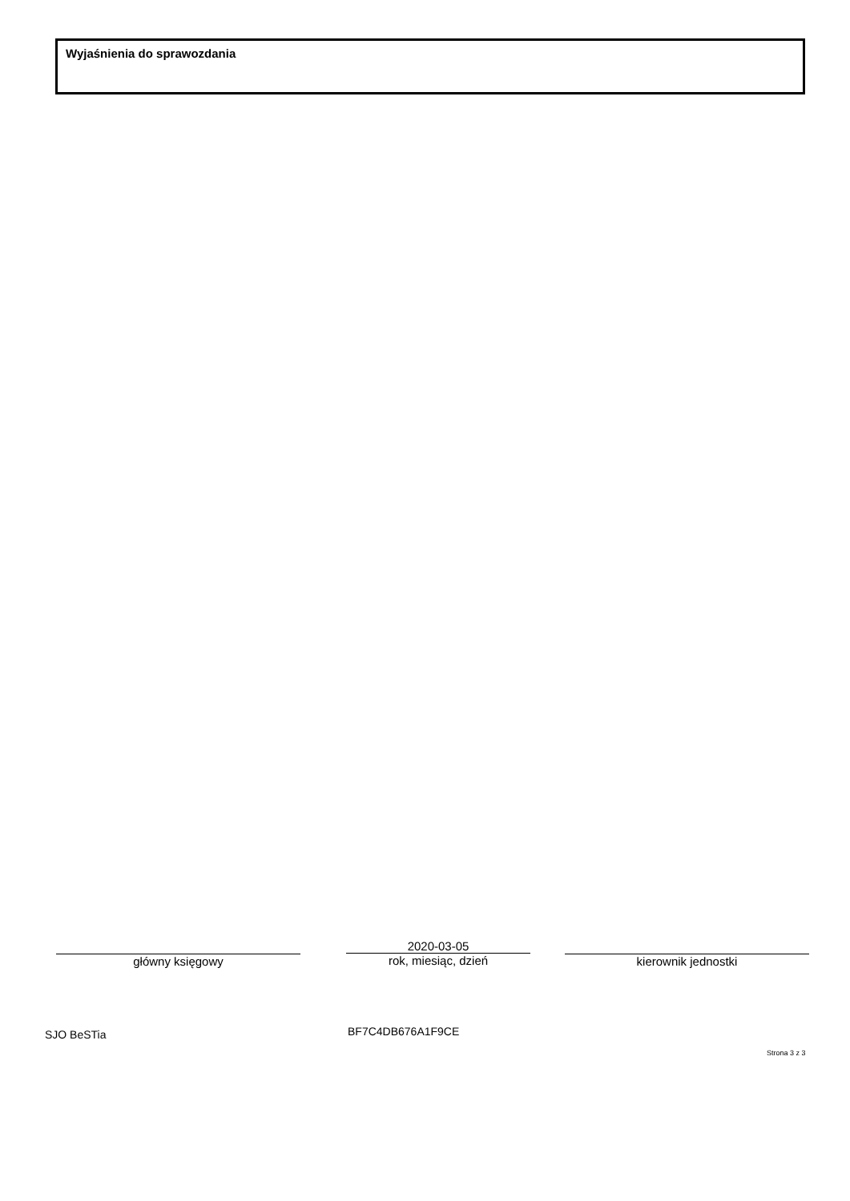Wyjaśnienia do sprawozdania
główny księgowy
2020-03-05
rok, miesiąc, dzień
kierownik jednostki
SJO BeSTia BF7C4DB676A1F9CE
Strona 3 z 3